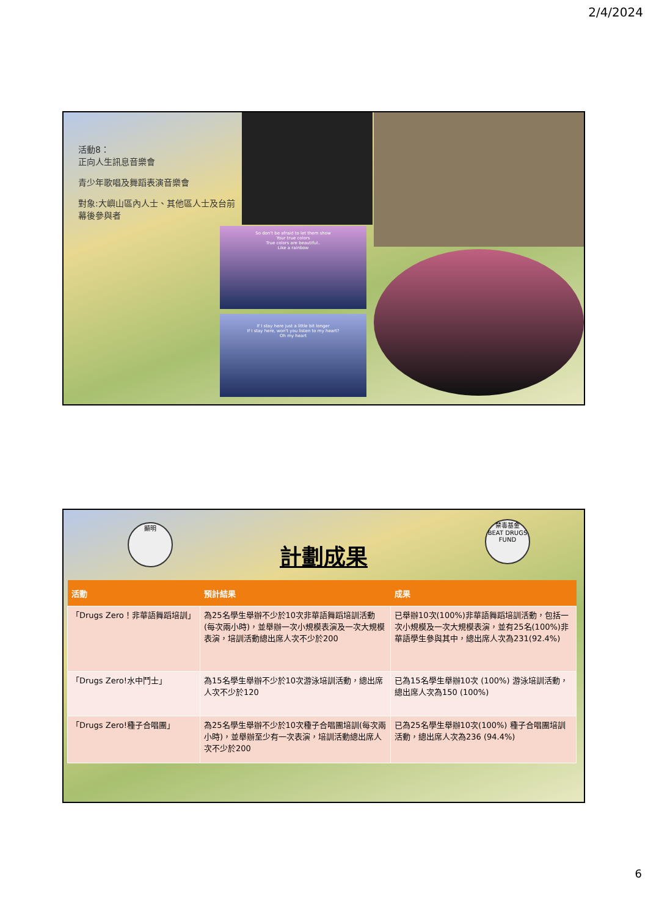2/4/2024
活動8：
正向人生訊息音樂會
青少年歌唱及舞蹈表演音樂會
對象:大嶼山區內人士、其他區人士及台前幕後參與者
So don't be afraid to let them show
Your true colors
True colors are beautiful..
Like a rainbow
If I stay here just a little bit longer
If I stay here, won't you listen to my heart?
Oh my heart
顯明
計劃成果
禁毒基金
BEAT DRUGS FUND
| 活動 | 預計結果 | 成果 |
| --- | --- | --- |
| 「Drugs Zero！非華語舞蹈培訓」 | 為25名學生舉辦不少於10次非華語舞蹈培訓活動 (每次兩小時)，並舉辦一次小規模表演及一次大規模表演，培訓活動總出席人次不少於200 | 已舉辦10次(100%)非華語舞蹈培訓活動，包括一次小規模及一次大規模表演，並有25名(100%)非華語學生參與其中，總出席人次為231(92.4%) |
| 「Drugs Zero!水中鬥士」 | 為15名學生舉辦不少於10次游泳培訓活動，總出席人次不少於120 | 已為15名學生舉辦10次 (100%) 游泳培訓活動，總出席人次為150 (100%) |
| 「Drugs Zero!種子合唱團」 | 為25名學生舉辦不少於10次種子合唱團培訓(每次兩小時)，並舉辦至少有一次表演，培訓活動總出席人次不少於200 | 已為25名學生舉辦10次(100%) 種子合唱團培訓活動，總出席人次為236 (94.4%) |
6